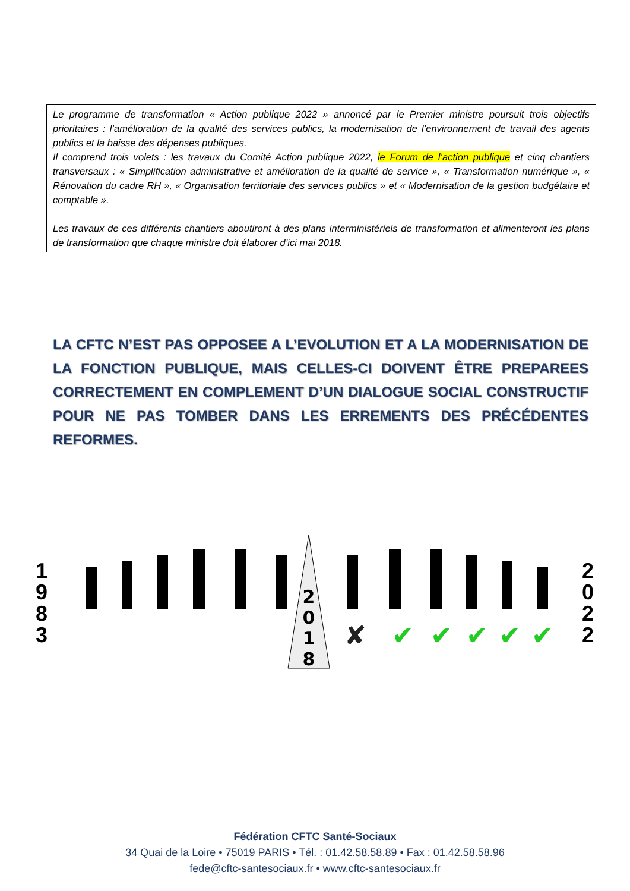Le programme de transformation « Action publique 2022 » annoncé par le Premier ministre poursuit trois objectifs prioritaires : l’amélioration de la qualité des services publics, la modernisation de l’environnement de travail des agents publics et la baisse des dépenses publiques.
Il comprend trois volets : les travaux du Comité Action publique 2022, le Forum de l’action publique et cinq chantiers transversaux : « Simplification administrative et amélioration de la qualité de service », « Transformation numérique », « Rénovation du cadre RH », « Organisation territoriale des services publics » et « Modernisation de la gestion budgétaire et comptable ».
Les travaux de ces différents chantiers aboutiront à des plans interministériels de transformation et alimenteront les plans de transformation que chaque ministre doit élaborer d’ici mai 2018.
LA CFTC N’EST PAS OPPOSEE A L’EVOLUTION ET A LA MODERNISATION DE LA FONCTION PUBLIQUE, MAIS CELLES-CI DOIVENT ÊTRE PREPAREES CORRECTEMENT EN COMPLEMENT D’UN DIALOGUE SOCIAL CONSTRUCTIF POUR NE PAS TOMBER DANS LES ERREMENTS DES PRÉCÉDENTES REFORMES.
1
9
8
3
2
0
1
8
✘
✔
✔
✔
✔
✔
2
0
2
2
Fédération CFTC Santé-Sociaux
34 Quai de la Loire • 75019 PARIS • Tél. : 01.42.58.58.89 • Fax : 01.42.58.58.96
fede@cftc-santesociaux.fr • www.cftc-santesociaux.fr